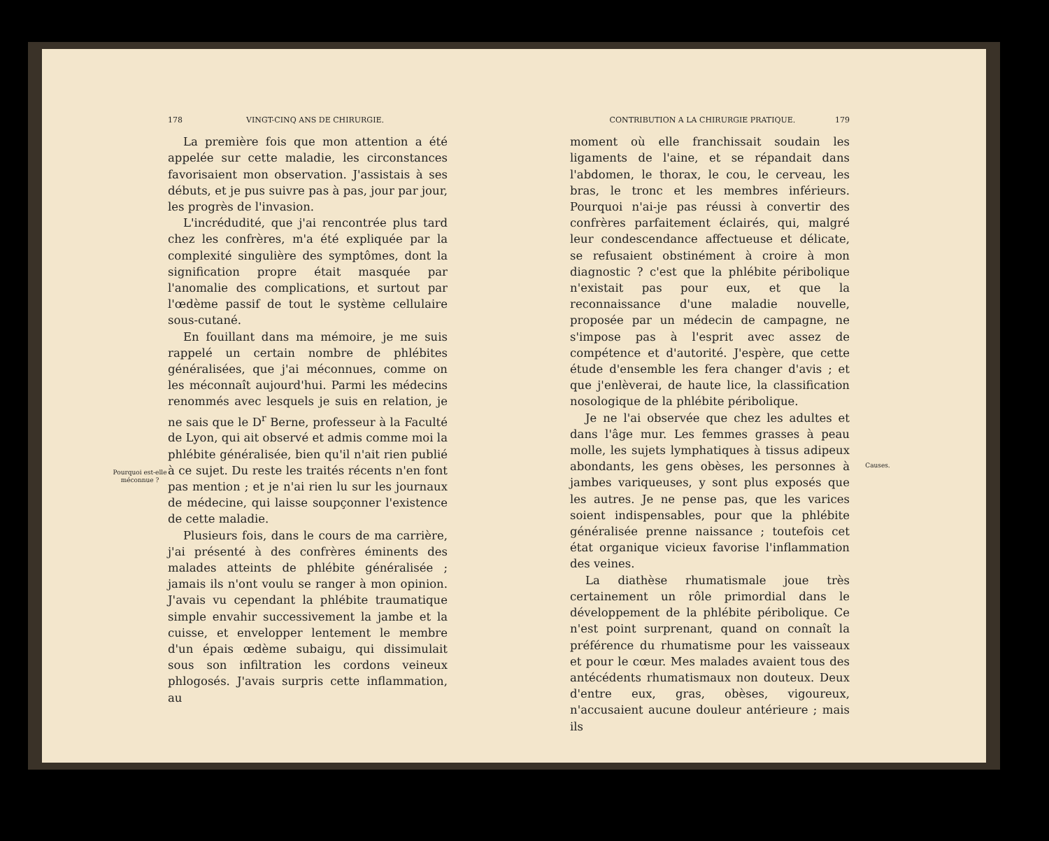Pourquoi est-elle méconnue ?
178 VINGT-CINQ ANS DE CHIRURGIE.
La première fois que mon attention a été appelée sur cette maladie, les circonstances favorisaient mon observation. J'assistais à ses débuts, et je pus suivre pas à pas, jour par jour, les progrès de l'invasion.
L'incrédudité, que j'ai rencontrée plus tard chez les confrères, m'a été expliquée par la complexité singulière des symptômes, dont la signification propre était masquée par l'anomalie des complications, et surtout par l'œdème passif de tout le système cellulaire sous-cutané.
En fouillant dans ma mémoire, je me suis rappelé un certain nombre de phlébites généralisées, que j'ai méconnues, comme on les méconnaît aujourd'hui. Parmi les médecins renommés avec lesquels je suis en relation, je ne sais que le D<sup>r</sup> Berne, professeur à la Faculté de Lyon, qui ait observé et admis comme moi la phlébite généralisée, bien qu'il n'ait rien publié à ce sujet. Du reste les traités récents n'en font pas mention ; et je n'ai rien lu sur les journaux de médecine, qui laisse soupçonner l'existence de cette maladie.
Plusieurs fois, dans le cours de ma carrière, j'ai présenté à des confrères éminents des malades atteints de phlébite généralisée ; jamais ils n'ont voulu se ranger à mon opinion. J'avais vu cependant la phlébite traumatique simple envahir successivement la jambe et la cuisse, et envelopper lentement le membre d'un épais œdème subaigu, qui dissimulait sous son infiltration les cordons veineux phlogosés. J'avais surpris cette inflammation, au
CONTRIBUTION A LA CHIRURGIE PRATIQUE. 179
moment où elle franchissait soudain les ligaments de l'aine, et se répandait dans l'abdomen, le thorax, le cou, le cerveau, les bras, le tronc et les membres inférieurs. Pourquoi n'ai-je pas réussi à convertir des confrères parfaitement éclairés, qui, malgré leur condescendance affectueuse et délicate, se refusaient obstinément à croire à mon diagnostic ? c'est que la phlébite péribolique n'existait pas pour eux, et que la reconnaissance d'une maladie nouvelle, proposée par un médecin de campagne, ne s'impose pas à l'esprit avec assez de compétence et d'autorité. J'espère, que cette étude d'ensemble les fera changer d'avis ; et que j'enlèverai, de haute lice, la classification nosologique de la phlébite péribolique.
Je ne l'ai observée que chez les adultes et dans l'âge mur. Les femmes grasses à peau molle, les sujets lymphatiques à tissus adipeux abondants, les gens obèses, les personnes à jambes variqueuses, y sont plus exposés que les autres. Je ne pense pas, que les varices soient indispensables, pour que la phlébite généralisée prenne naissance ; toutefois cet état organique vicieux favorise l'inflammation des veines.
La diathèse rhumatismale joue très certainement un rôle primordial dans le développement de la phlébite péribolique. Ce n'est point surprenant, quand on connaît la préférence du rhumatisme pour les vaisseaux et pour le cœur. Mes malades avaient tous des antécédents rhumatismaux non douteux. Deux d'entre eux, gras, obèses, vigoureux, n'accusaient aucune douleur antérieure ; mais ils
Causes.